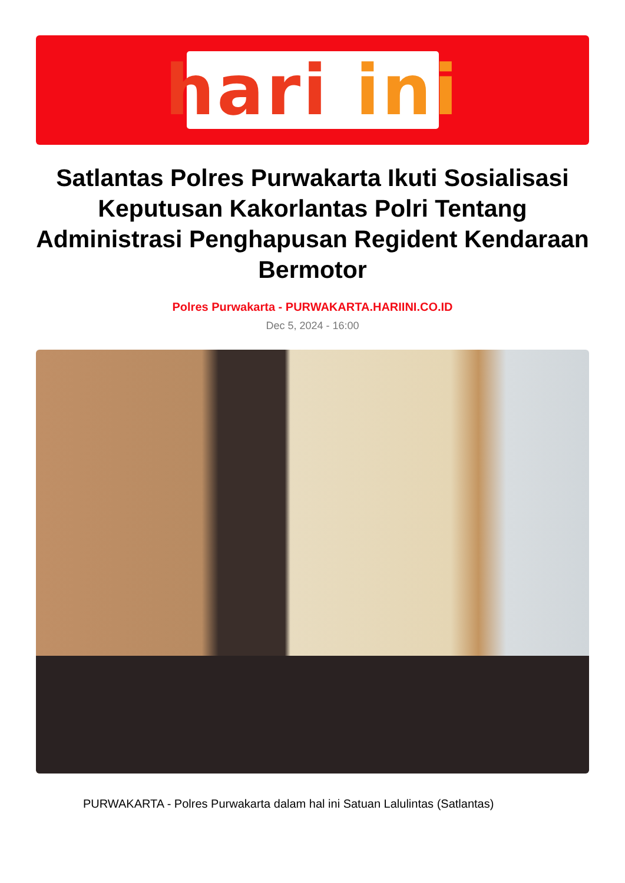hari ini
Satlantas Polres Purwakarta Ikuti Sosialisasi Keputusan Kakorlantas Polri Tentang Administrasi Penghapusan Regident Kendaraan Bermotor
Polres Purwakarta - PURWAKARTA.HARIINI.CO.ID
Dec 5, 2024 - 16:00
PURWAKARTA - Polres Purwakarta dalam hal ini Satuan Lalulintas (Satlantas)